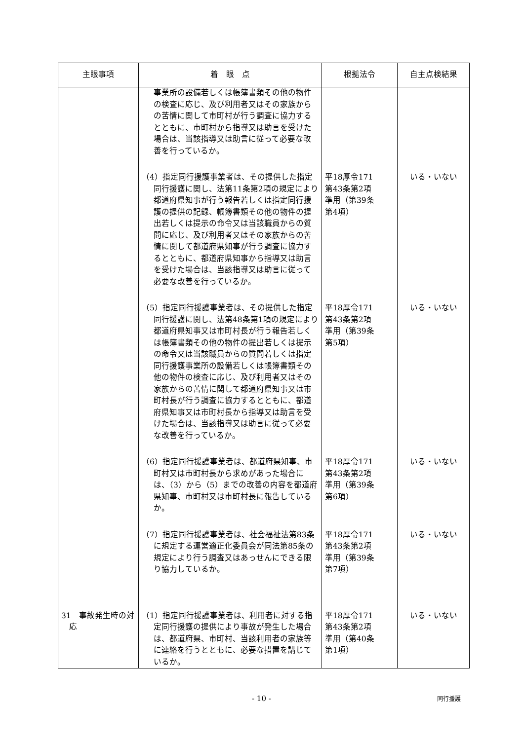| 主眼事項 | 着 眼 点 | 根拠法令 | 自主点検結果 |
| --- | --- | --- | --- |
| | 事業所の設備若しくは帳簿書類その他の物件の検査に応じ、及び利用者又はその家族からの苦情に関して市町村が行う調査に協力するとともに、市町村から指導又は助言を受けた場合は、当該指導又は助言に従って必要な改善を行っているか。 | | |
| | （4）指定同行援護事業者は、その提供した指定同行援護に関し、法第11条第2項の規定により都道府県知事が行う報告若しくは指定同行援護の提供の記録、帳簿書類その他の物件の提出若しくは提示の命令又は当該職員からの質問に応じ、及び利用者又はその家族からの苦情に関して都道府県知事が行う調査に協力するとともに、都道府県知事から指導又は助言を受けた場合は、当該指導又は助言に従って必要な改善を行っているか。 | 平18厚令171 第43条第2項 準用（第39条 第4項） | いる・いない |
| | （5）指定同行援護事業者は、その提供した指定同行援護に関し、法第48条第1項の規定により都道府県知事又は市町村長が行う報告若しくは帳簿書類その他の物件の提出若しくは提示の命令又は当該職員からの質問若しくは指定同行援護事業所の設備若しくは帳簿書類その他の物件の検査に応じ、及び利用者又はその家族からの苦情に関して都道府県知事又は市町村長が行う調査に協力するとともに、都道府県知事又は市町村長から指導又は助言を受けた場合は、当該指導又は助言に従って必要な改善を行っているか。 | 平18厚令171 第43条第2項 準用（第39条 第5項） | いる・いない |
| | （6）指定同行援護事業者は、都道府県知事、市町村又は市町村長から求めがあった場合には、（3）から（5）までの改善の内容を都道府県知事、市町村又は市町村長に報告しているか。 | 平18厚令171 第43条第2項 準用（第39条 第6項） | いる・いない |
| | （7）指定同行援護事業者は、社会福祉法第83条に規定する運営適正化委員会が同法第85条の規定により行う調査又はあっせんにできる限り協力しているか。 | 平18厚令171 第43条第2項 準用（第39条 第7項） | いる・いない |
| 31 事故発生時の対応 | （1）指定同行援護事業者は、利用者に対する指定同行援護の提供により事故が発生した場合は、都道府県、市町村、当該利用者の家族等に連絡を行うとともに、必要な措置を講じているか。 | 平18厚令171 第43条第2項 準用（第40条 第1項） | いる・いない |
- 10 - 同行援護